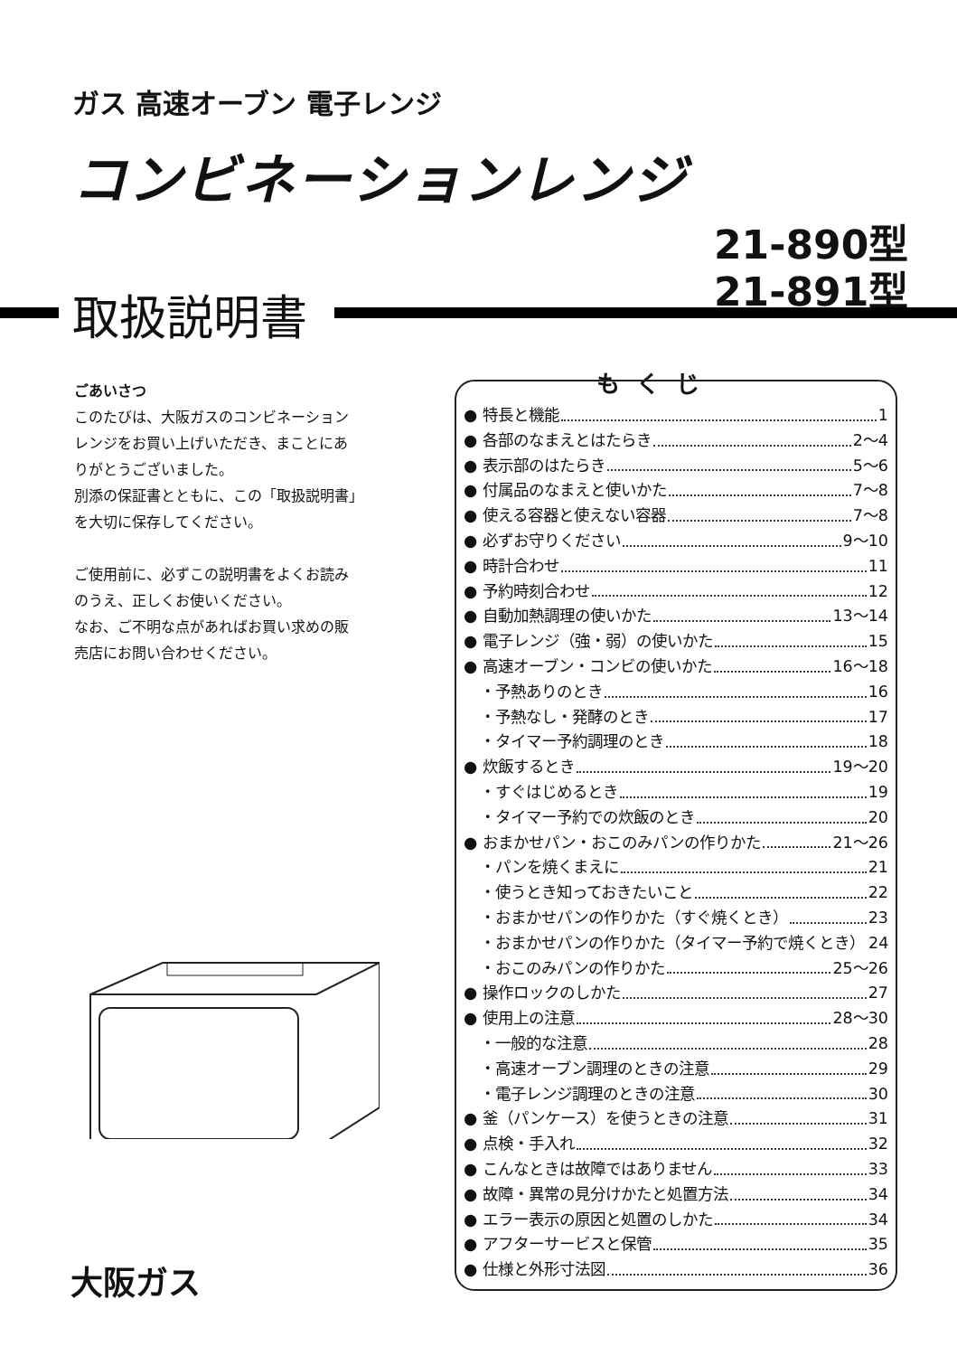ガス 高速オーブン 電子レンジ
コンビネーションレンジ
21-890型
21-891型
取扱説明書
ごあいさつ
このたびは、大阪ガスのコンビネーション
レンジをお買い上げいただき、まことにあ
りがとうございました。
別添の保証書とともに、この「取扱説明書」
を大切に保存してください。
ご使用前に、必ずこの説明書をよくお読み
のうえ、正しくお使いください。
なお、ご不明な点があればお買い求めの販
売店にお問い合わせください。
もくじ
● 特長と機能 1
● 各部のなまえとはたらき 2〜4
● 表示部のはたらき 5〜6
● 付属品のなまえと使いかた 7〜8
● 使える容器と使えない容器 7〜8
● 必ずお守りください 9〜10
● 時計合わせ 11
● 予約時刻合わせ 12
● 自動加熱調理の使いかた 13〜14
● 電子レンジ（強・弱）の使いかた 15
● 高速オーブン・コンビの使いかた 16〜18
・予熱ありのとき 16
・予熱なし・発酵のとき 17
・タイマー予約調理のとき 18
● 炊飯するとき 19〜20
・すぐはじめるとき 19
・タイマー予約での炊飯のとき 20
● おまかせパン・おこのみパンの作りかた 21〜26
・パンを焼くまえに 21
・使うとき知っておきたいこと 22
・おまかせパンの作りかた（すぐ焼くとき） 23
・おまかせパンの作りかた（タイマー予約で焼くとき） 24
・おこのみパンの作りかた 25〜26
● 操作ロックのしかた 27
● 使用上の注意 28〜30
・一般的な注意 28
・高速オーブン調理のときの注意 29
・電子レンジ調理のときの注意 30
● 釜（パンケース）を使うときの注意 31
● 点検・手入れ 32
● こんなときは故障ではありません 33
● 故障・異常の見分けかたと処置方法 34
● エラー表示の原因と処置のしかた 34
● アフターサービスと保管 35
● 仕様と外形寸法図 36
大阪ガス